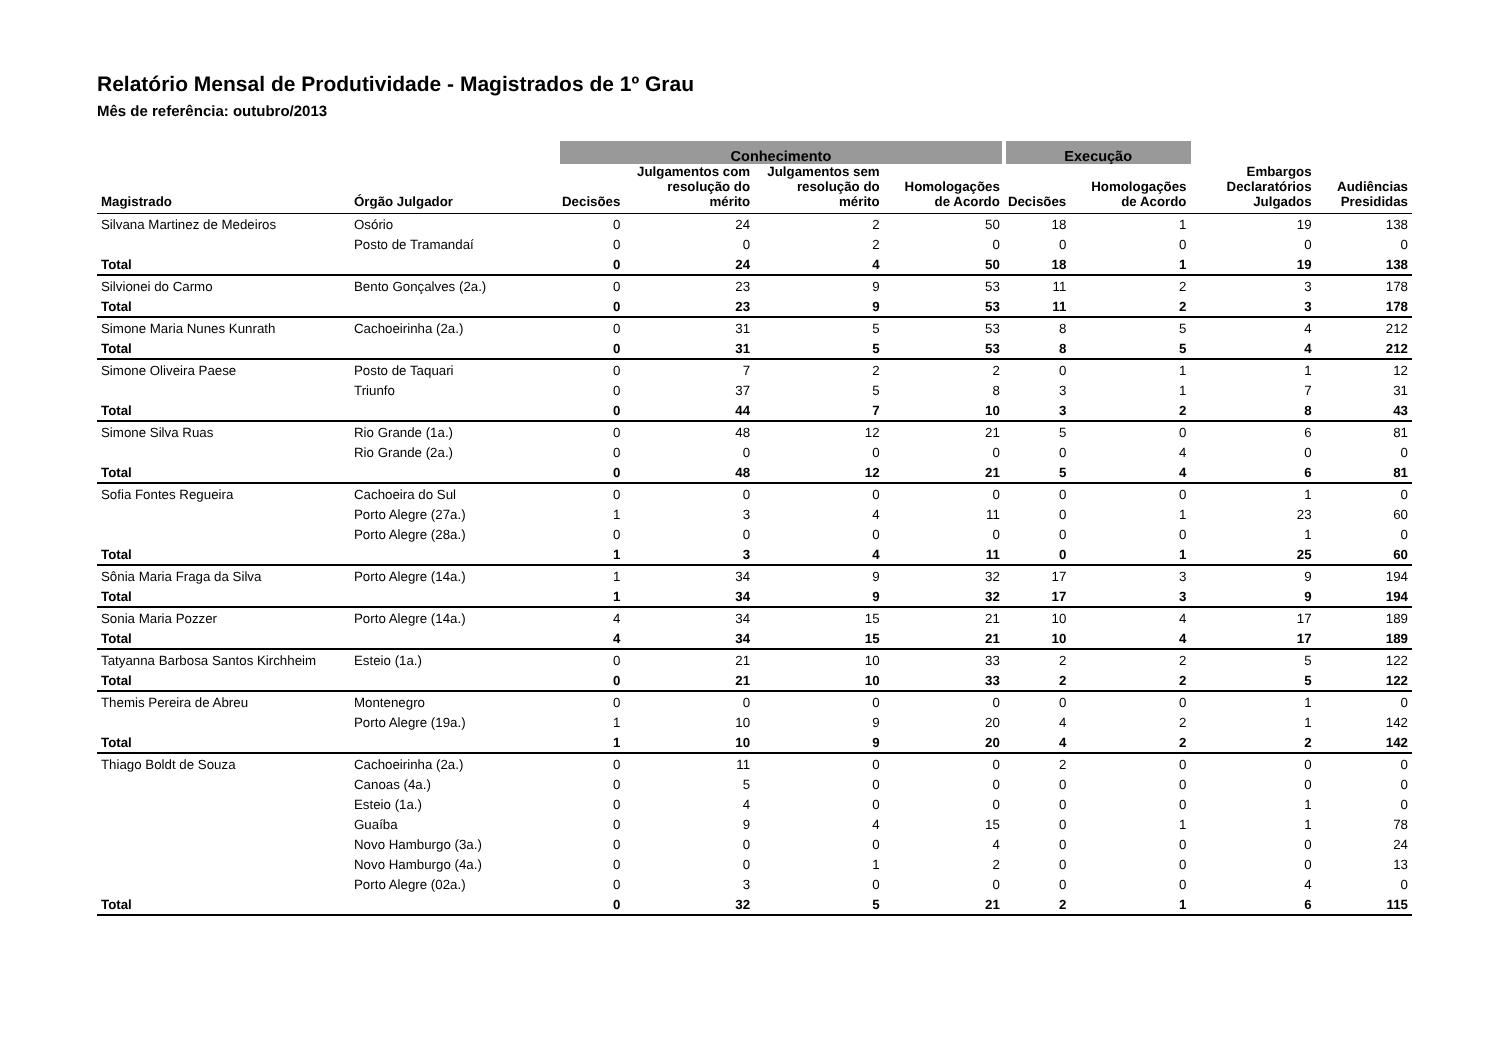Relatório Mensal de Produtividade - Magistrados de 1º Grau
Mês de referência: outubro/2013
| | | Conhecimento | | | | Execução | | | |
| --- | --- | --- | --- | --- | --- | --- | --- | --- | --- |
| Magistrado | Órgão Julgador | Decisões | Julgamentos com resolução do mérito | Julgamentos sem resolução do mérito | Homologações de Acordo | Decisões | Homologações de Acordo | Embargos Declaratórios Julgados | Audiências Presididas |
| Silvana Martinez de Medeiros | Osório | 0 | 24 | 2 | 50 | 18 | 1 | 19 | 138 |
| | Posto de Tramandaí | 0 | 0 | 2 | 0 | 0 | 0 | 0 | 0 |
| Total | | 0 | 24 | 4 | 50 | 18 | 1 | 19 | 138 |
| Silvionei do Carmo | Bento Gonçalves (2a.) | 0 | 23 | 9 | 53 | 11 | 2 | 3 | 178 |
| Total | | 0 | 23 | 9 | 53 | 11 | 2 | 3 | 178 |
| Simone Maria Nunes Kunrath | Cachoeirinha (2a.) | 0 | 31 | 5 | 53 | 8 | 5 | 4 | 212 |
| Total | | 0 | 31 | 5 | 53 | 8 | 5 | 4 | 212 |
| Simone Oliveira Paese | Posto de Taquari | 0 | 7 | 2 | 2 | 0 | 1 | 1 | 12 |
| | Triunfo | 0 | 37 | 5 | 8 | 3 | 1 | 7 | 31 |
| Total | | 0 | 44 | 7 | 10 | 3 | 2 | 8 | 43 |
| Simone Silva Ruas | Rio Grande (1a.) | 0 | 48 | 12 | 21 | 5 | 0 | 6 | 81 |
| | Rio Grande (2a.) | 0 | 0 | 0 | 0 | 0 | 4 | 0 | 0 |
| Total | | 0 | 48 | 12 | 21 | 5 | 4 | 6 | 81 |
| Sofia Fontes Regueira | Cachoeira do Sul | 0 | 0 | 0 | 0 | 0 | 0 | 1 | 0 |
| | Porto Alegre (27a.) | 1 | 3 | 4 | 11 | 0 | 1 | 23 | 60 |
| | Porto Alegre (28a.) | 0 | 0 | 0 | 0 | 0 | 0 | 1 | 0 |
| Total | | 1 | 3 | 4 | 11 | 0 | 1 | 25 | 60 |
| Sônia Maria Fraga da Silva | Porto Alegre (14a.) | 1 | 34 | 9 | 32 | 17 | 3 | 9 | 194 |
| Total | | 1 | 34 | 9 | 32 | 17 | 3 | 9 | 194 |
| Sonia Maria Pozzer | Porto Alegre (14a.) | 4 | 34 | 15 | 21 | 10 | 4 | 17 | 189 |
| Total | | 4 | 34 | 15 | 21 | 10 | 4 | 17 | 189 |
| Tatyanna Barbosa Santos Kirchheim | Esteio (1a.) | 0 | 21 | 10 | 33 | 2 | 2 | 5 | 122 |
| Total | | 0 | 21 | 10 | 33 | 2 | 2 | 5 | 122 |
| Themis Pereira de Abreu | Montenegro | 0 | 0 | 0 | 0 | 0 | 0 | 1 | 0 |
| | Porto Alegre (19a.) | 1 | 10 | 9 | 20 | 4 | 2 | 1 | 142 |
| Total | | 1 | 10 | 9 | 20 | 4 | 2 | 2 | 142 |
| Thiago Boldt de Souza | Cachoeirinha (2a.) | 0 | 11 | 0 | 0 | 2 | 0 | 0 | 0 |
| | Canoas (4a.) | 0 | 5 | 0 | 0 | 0 | 0 | 0 | 0 |
| | Esteio (1a.) | 0 | 4 | 0 | 0 | 0 | 0 | 1 | 0 |
| | Guaíba | 0 | 9 | 4 | 15 | 0 | 1 | 1 | 78 |
| | Novo Hamburgo (3a.) | 0 | 0 | 0 | 4 | 0 | 0 | 0 | 24 |
| | Novo Hamburgo (4a.) | 0 | 0 | 1 | 2 | 0 | 0 | 0 | 13 |
| | Porto Alegre (02a.) | 0 | 3 | 0 | 0 | 0 | 0 | 4 | 0 |
| Total | | 0 | 32 | 5 | 21 | 2 | 1 | 6 | 115 |